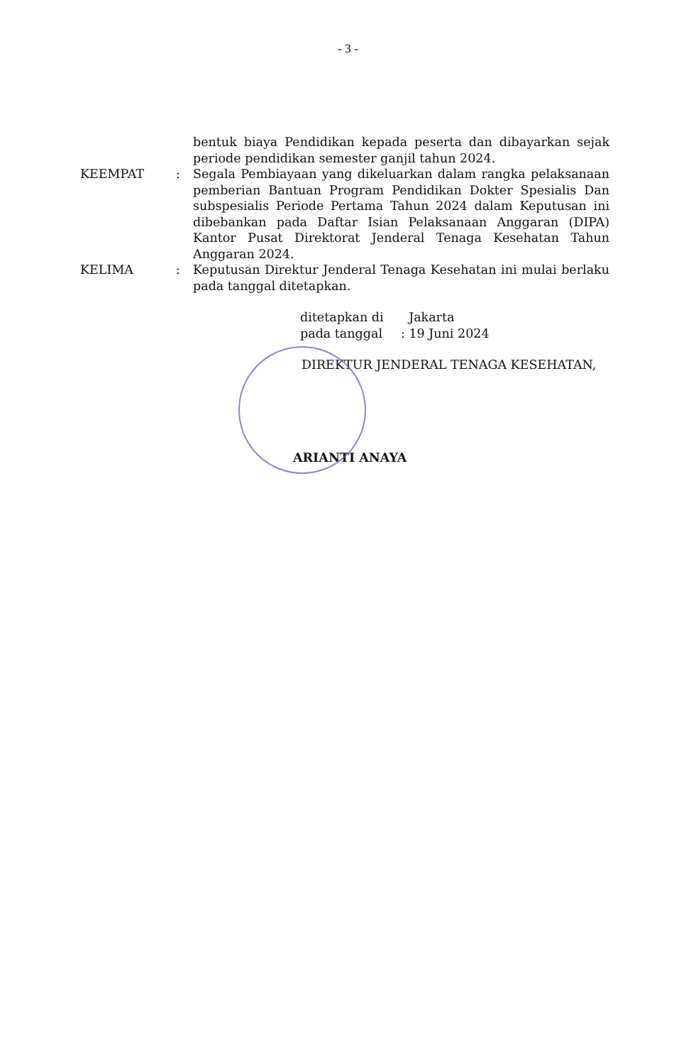- 3 -
bentuk biaya Pendidikan kepada peserta dan dibayarkan sejak periode pendidikan semester ganjil tahun 2024.
KEEMPAT : Segala Pembiayaan yang dikeluarkan dalam rangka pelaksanaan pemberian Bantuan Program Pendidikan Dokter Spesialis Dan subspesialis Periode Pertama Tahun 2024 dalam Keputusan ini dibebankan pada Daftar Isian Pelaksanaan Anggaran (DIPA) Kantor Pusat Direktorat Jenderal Tenaga Kesehatan Tahun Anggaran 2024.
KELIMA : Keputusan Direktur Jenderal Tenaga Kesehatan ini mulai berlaku pada tanggal ditetapkan.
ditetapkan di Jakarta
pada tanggal: 19 Juni 2024
DIREKTUR JENDERAL TENAGA KESEHATAN,
ARIANTI ANAYA